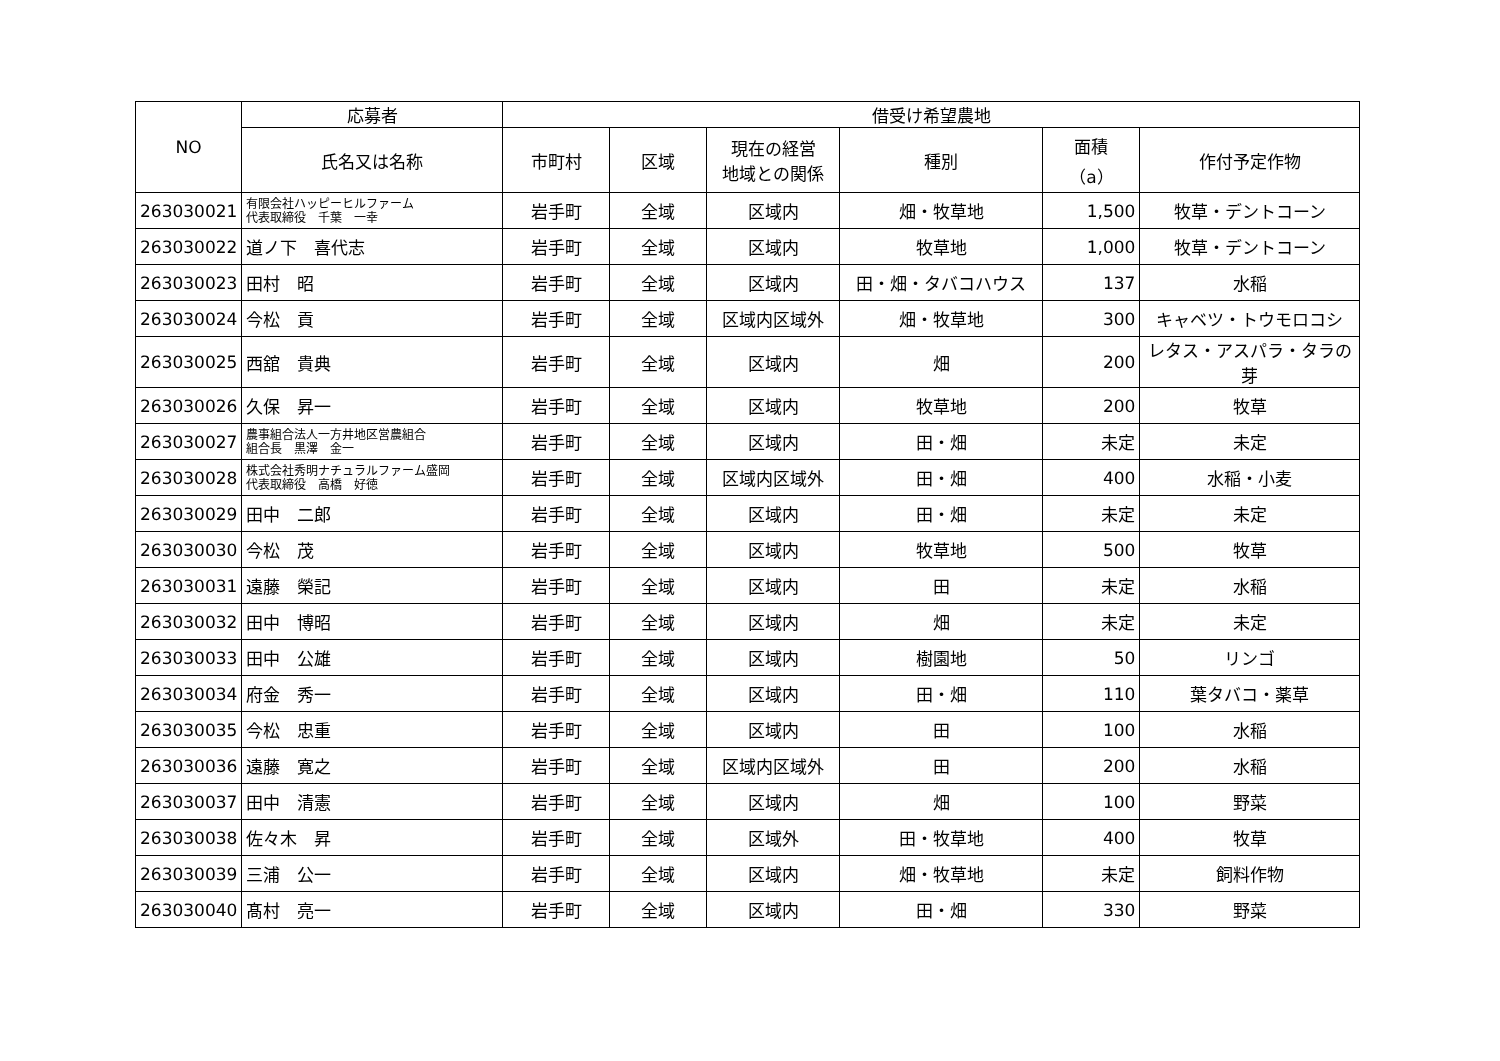| NO | 応募者 | 借受け希望農地 | | | | | |
| --- | --- | --- | --- | --- | --- | --- | --- |
| | 氏名又は名称 | 市町村 | 区域 | 現在の経営 地域との関係 | 種別 | 面積 （a） | 作付予定作物 |
| 263030021 | 有限会社ハッピーヒルファーム 代表取締役 千葉 一幸 | 岩手町 | 全域 | 区域内 | 畑・牧草地 | 1,500 | 牧草・デントコーン |
| 263030022 | 道ノ下 喜代志 | 岩手町 | 全域 | 区域内 | 牧草地 | 1,000 | 牧草・デントコーン |
| 263030023 | 田村 昭 | 岩手町 | 全域 | 区域内 | 田・畑・タバコハウス | 137 | 水稲 |
| 263030024 | 今松 貢 | 岩手町 | 全域 | 区域内区域外 | 畑・牧草地 | 300 | キャベツ・トウモロコシ |
| 263030025 | 西舘 貴典 | 岩手町 | 全域 | 区域内 | 畑 | 200 | レタス・アスパラ・タラの芽 |
| 263030026 | 久保 昇一 | 岩手町 | 全域 | 区域内 | 牧草地 | 200 | 牧草 |
| 263030027 | 農事組合法人一方井地区営農組合 組合長 黒澤 金一 | 岩手町 | 全域 | 区域内 | 田・畑 | 未定 | 未定 |
| 263030028 | 株式会社秀明ナチュラルファーム盛岡 代表取締役 高橋 好徳 | 岩手町 | 全域 | 区域内区域外 | 田・畑 | 400 | 水稲・小麦 |
| 263030029 | 田中 二郎 | 岩手町 | 全域 | 区域内 | 田・畑 | 未定 | 未定 |
| 263030030 | 今松 茂 | 岩手町 | 全域 | 区域内 | 牧草地 | 500 | 牧草 |
| 263030031 | 遠藤 榮記 | 岩手町 | 全域 | 区域内 | 田 | 未定 | 水稲 |
| 263030032 | 田中 博昭 | 岩手町 | 全域 | 区域内 | 畑 | 未定 | 未定 |
| 263030033 | 田中 公雄 | 岩手町 | 全域 | 区域内 | 樹園地 | 50 | リンゴ |
| 263030034 | 府金 秀一 | 岩手町 | 全域 | 区域内 | 田・畑 | 110 | 葉タバコ・薬草 |
| 263030035 | 今松 忠重 | 岩手町 | 全域 | 区域内 | 田 | 100 | 水稲 |
| 263030036 | 遠藤 寛之 | 岩手町 | 全域 | 区域内区域外 | 田 | 200 | 水稲 |
| 263030037 | 田中 清憲 | 岩手町 | 全域 | 区域内 | 畑 | 100 | 野菜 |
| 263030038 | 佐々木 昇 | 岩手町 | 全域 | 区域外 | 田・牧草地 | 400 | 牧草 |
| 263030039 | 三浦 公一 | 岩手町 | 全域 | 区域内 | 畑・牧草地 | 未定 | 飼料作物 |
| 263030040 | 髙村 亮一 | 岩手町 | 全域 | 区域内 | 田・畑 | 330 | 野菜 |